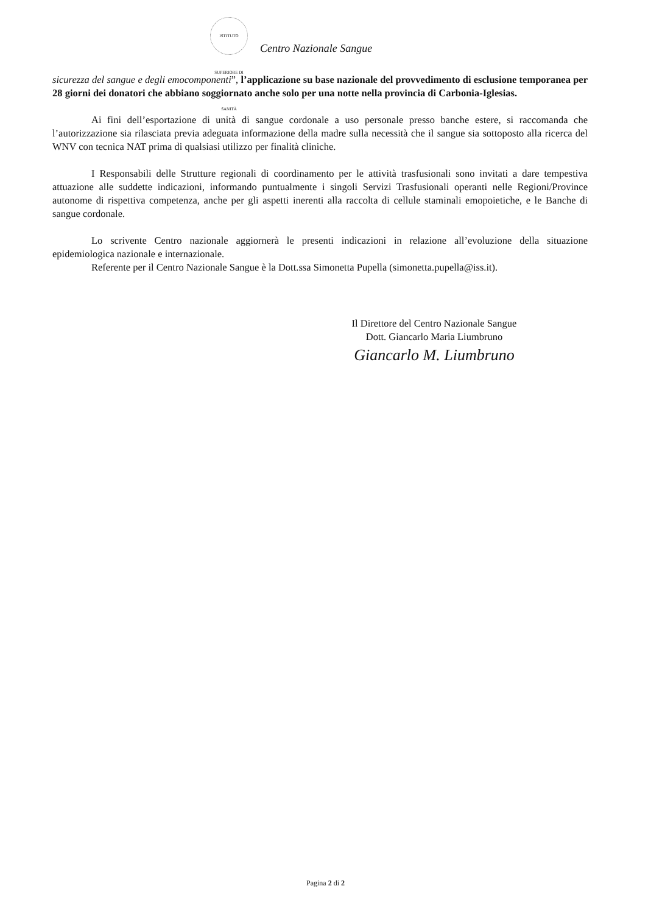ISTITUTO SUPERIORE DI SANITÀ
Centro Nazionale Sangue
sicurezza del sangue e degli emocomponenti”, l’applicazione su base nazionale del provvedimento di esclusione temporanea per 28 giorni dei donatori che abbiano soggiornato anche solo per una notte nella provincia di Carbonia-Iglesias.
Ai fini dell’esportazione di unità di sangue cordonale a uso personale presso banche estere, si raccomanda che l’autorizzazione sia rilasciata previa adeguata informazione della madre sulla necessità che il sangue sia sottoposto alla ricerca del WNV con tecnica NAT prima di qualsiasi utilizzo per finalità cliniche.
I Responsabili delle Strutture regionali di coordinamento per le attività trasfusionali sono invitati a dare tempestiva attuazione alle suddette indicazioni, informando puntualmente i singoli Servizi Trasfusionali operanti nelle Regioni/Province autonome di rispettiva competenza, anche per gli aspetti inerenti alla raccolta di cellule staminali emopoietiche, e le Banche di sangue cordonale.
Lo scrivente Centro nazionale aggiornerà le presenti indicazioni in relazione all’evoluzione della situazione epidemiologica nazionale e internazionale.
Referente per il Centro Nazionale Sangue è la Dott.ssa Simonetta Pupella (simonetta.pupella@iss.it).
Il Direttore del Centro Nazionale Sangue
Dott. Giancarlo Maria Liumbruno
Giancarlo M. Liumbruno
Pagina 2 di 2